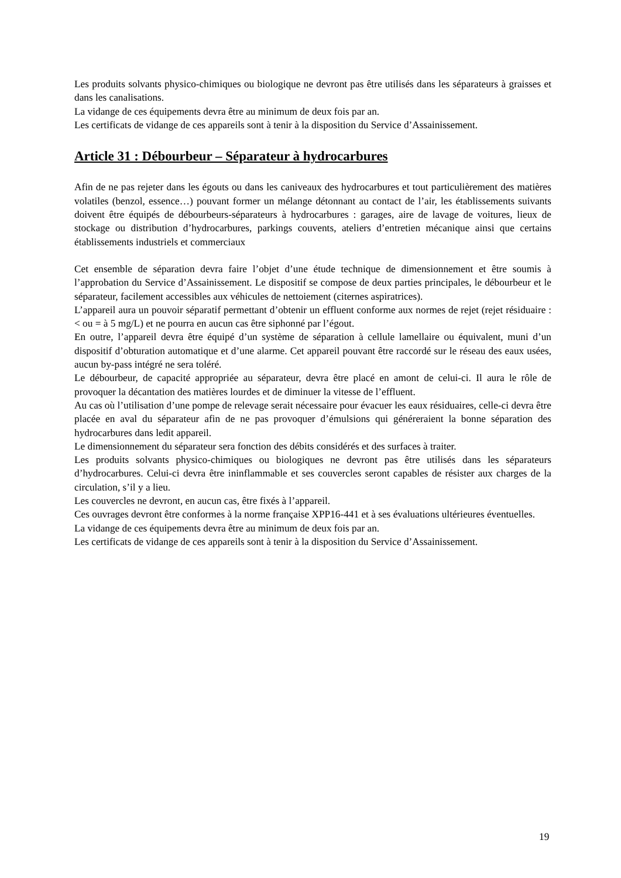Les produits solvants physico-chimiques ou biologique ne devront pas être utilisés dans les séparateurs à graisses et dans les canalisations.
La vidange de ces équipements devra être au minimum de deux fois par an.
Les certificats de vidange de ces appareils sont à tenir à la disposition du Service d’Assainissement.
Article 31 : Débourbeur – Séparateur à hydrocarbures
Afin de ne pas rejeter dans les égouts ou dans les caniveaux des hydrocarbures et tout particulièrement des matières volatiles (benzol, essence…) pouvant former un mélange détonnant au contact de l’air, les établissements suivants doivent être équipés de débourbeurs-séparateurs à hydrocarbures : garages, aire de lavage de voitures, lieux de stockage ou distribution d’hydrocarbures, parkings couvents, ateliers d’entretien mécanique ainsi que certains établissements industriels et commerciaux
Cet ensemble de séparation devra faire l’objet d’une étude technique de dimensionnement et être soumis à l’approbation du Service d’Assainissement. Le dispositif se compose de deux parties principales, le débourbeur et le séparateur, facilement accessibles aux véhicules de nettoiement (citernes aspiratrices).
L’appareil aura un pouvoir séparatif permettant d’obtenir un effluent conforme aux normes de rejet (rejet résiduaire : < ou = à 5 mg/L) et ne pourra en aucun cas être siphonné par l’égout.
En outre, l’appareil devra être équipé d’un système de séparation à cellule lamellaire ou équivalent, muni d’un dispositif d’obturation automatique et d’une alarme. Cet appareil pouvant être raccordé sur le réseau des eaux usées, aucun by-pass intégré ne sera toléré.
Le débourbeur, de capacité appropriée au séparateur, devra être placé en amont de celui-ci. Il aura le rôle de provoquer la décantation des matières lourdes et de diminuer la vitesse de l’effluent.
Au cas où l’utilisation d’une pompe de relevage serait nécessaire pour évacuer les eaux résiduaires, celle-ci devra être placée en aval du séparateur afin de ne pas provoquer d’émulsions qui généreraient la bonne séparation des hydrocarbures dans ledit appareil.
Le dimensionnement du séparateur sera fonction des débits considérés et des surfaces à traiter.
Les produits solvants physico-chimiques ou biologiques ne devront pas être utilisés dans les séparateurs d’hydrocarbures. Celui-ci devra être ininflammable et ses couvercles seront capables de résister aux charges de la circulation, s’il y a lieu.
Les couvercles ne devront, en aucun cas, être fixés à l’appareil.
Ces ouvrages devront être conformes à la norme française XPP16-441 et à ses évaluations ultérieures éventuelles.
La vidange de ces équipements devra être au minimum de deux fois par an.
Les certificats de vidange de ces appareils sont à tenir à la disposition du Service d’Assainissement.
19